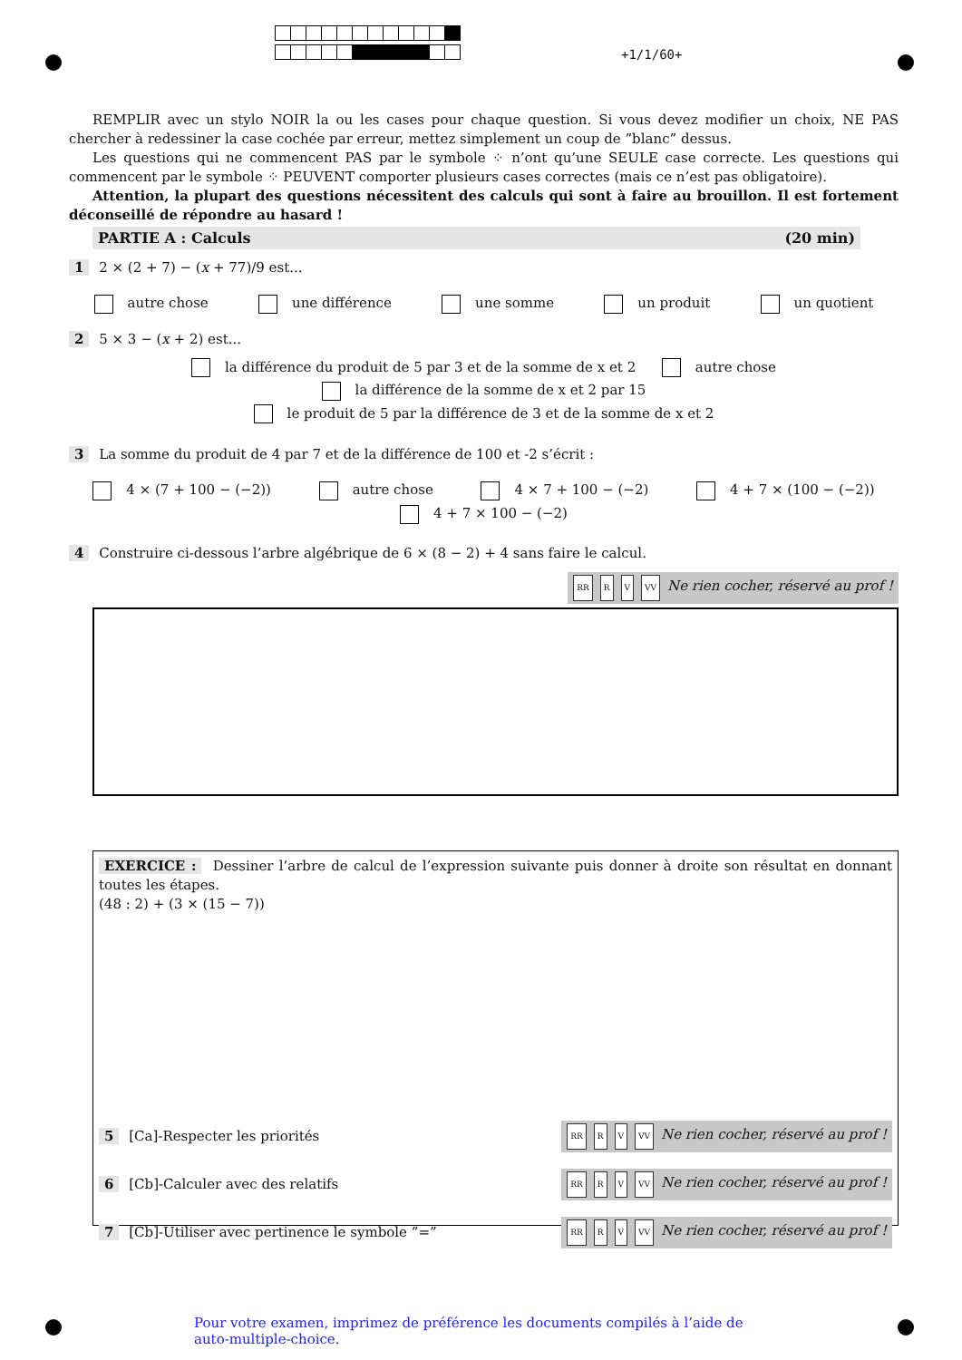+1/1/60+
REMPLIR avec un stylo NOIR la ou les cases pour chaque question. Si vous devez modifier un choix, NE PAS chercher à redessiner la case cochée par erreur, mettez simplement un coup de ”blanc” dessus.
Les questions qui ne commencent PAS par le symbole ⁘ n’ont qu’une SEULE case correcte. Les questions qui commencent par le symbole ⁘ PEUVENT comporter plusieurs cases correctes (mais ce n’est pas obligatoire).
Attention, la plupart des questions nécessitent des calculs qui sont à faire au brouillon. Il est fortement déconseillé de répondre au hasard !
PARTIE A : Calculs (20 min)
1 2 × (2 + 7) − (x + 77)/9 est...
autre chose une différence une somme un produit un quotient
2 5 × 3 − (x + 2) est...
la différence du produit de 5 par 3 et de la somme de x et 2 autre chose
la différence de la somme de x et 2 par 15
le produit de 5 par la différence de 3 et de la somme de x et 2
3 La somme du produit de 4 par 7 et de la différence de 100 et -2 s’écrit :
4 × (7 + 100 − (−2)) autre chose 4 × 7 + 100 − (−2) 4 + 7 × (100 − (−2))
4 + 7 × 100 − (−2)
4 Construire ci-dessous l’arbre algébrique de 6 × (8 − 2) + 4 sans faire le calcul.
RR R V VV Ne rien cocher, réservé au prof !
EXERCICE : Dessiner l’arbre de calcul de l’expression suivante puis donner à droite son résultat en donnant toutes les étapes.
(48 : 2) + (3 × (15 − 7))
5 [Ca]-Respecter les priorités RR R V VV Ne rien cocher, réservé au prof !
6 [Cb]-Calculer avec des relatifs RR R V VV Ne rien cocher, réservé au prof !
7 [Cb]-Utiliser avec pertinence le symbole ”=” RR R V VV Ne rien cocher, réservé au prof !
Pour votre examen, imprimez de préférence les documents compilés à l’aide de auto-multiple-choice.